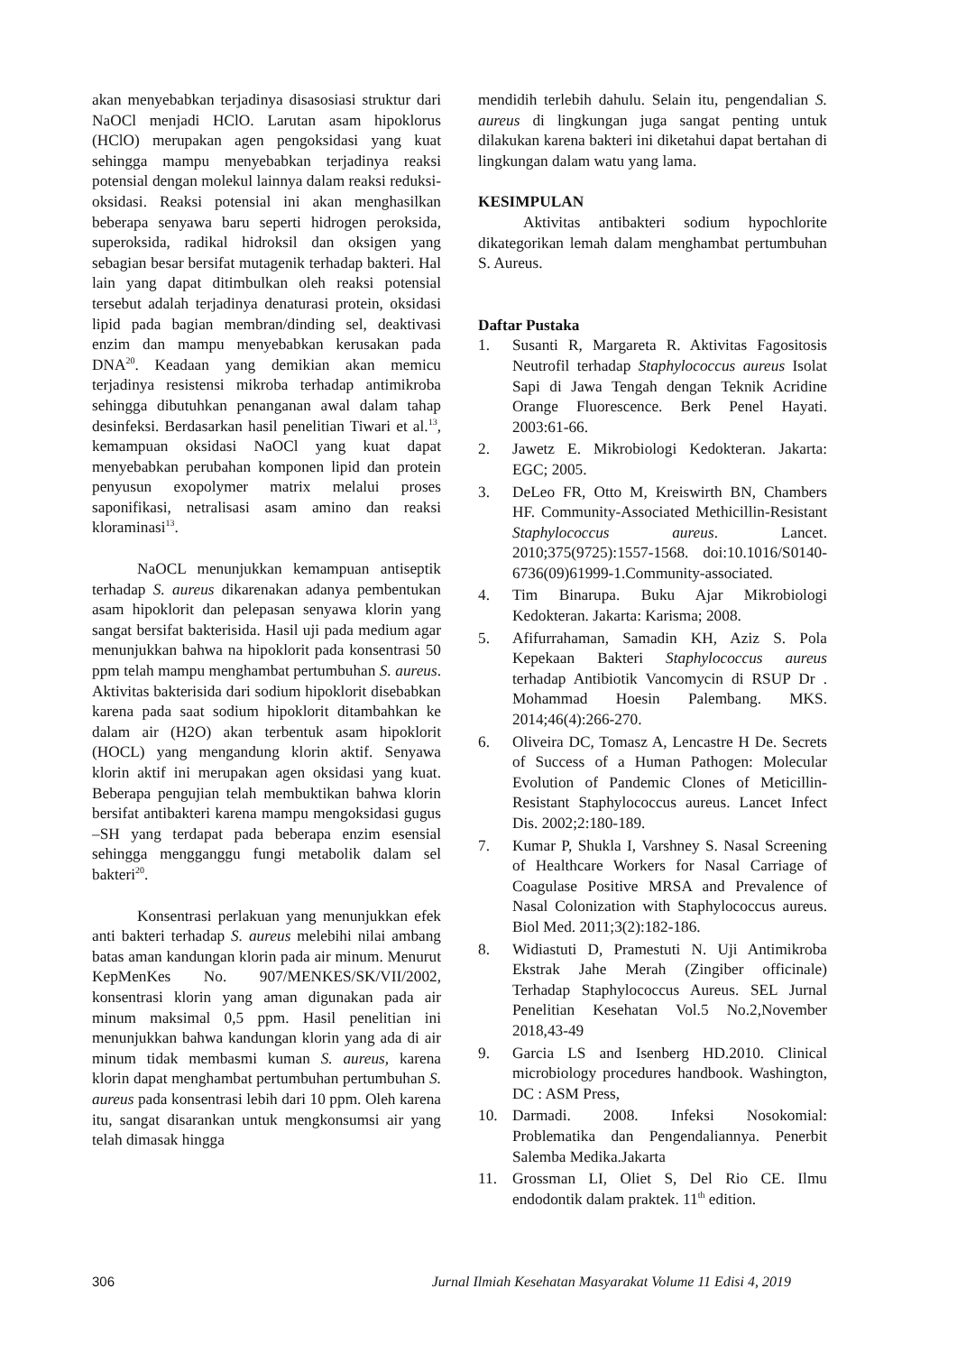akan menyebabkan terjadinya disasosiasi struktur dari NaOCl menjadi HClO. Larutan asam hipoklorus (HClO) merupakan agen pengoksidasi yang kuat sehingga mampu menyebabkan terjadinya reaksi potensial dengan molekul lainnya dalam reaksi reduksi-oksidasi. Reaksi potensial ini akan menghasilkan beberapa senyawa baru seperti hidrogen peroksida, superoksida, radikal hidroksil dan oksigen yang sebagian besar bersifat mutagenik terhadap bakteri. Hal lain yang dapat ditimbulkan oleh reaksi potensial tersebut adalah terjadinya denaturasi protein, oksidasi lipid pada bagian membran/dinding sel, deaktivasi enzim dan mampu menyebabkan kerusakan pada DNA<sup>20</sup>. Keadaan yang demikian akan memicu terjadinya resistensi mikroba terhadap antimikroba sehingga dibutuhkan penanganan awal dalam tahap desinfeksi. Berdasarkan hasil penelitian Tiwari et al.<sup>13</sup>, kemampuan oksidasi NaOCl yang kuat dapat menyebabkan perubahan komponen lipid dan protein penyusun exopolymer matrix melalui proses saponifikasi, netralisasi asam amino dan reaksi kloraminasi<sup>13</sup>.
NaOCL menunjukkan kemampuan antiseptik terhadap S. aureus dikarenakan adanya pembentukan asam hipoklorit dan pelepasan senyawa klorin yang sangat bersifat bakterisida. Hasil uji pada medium agar menunjukkan bahwa na hipoklorit pada konsentrasi 50 ppm telah mampu menghambat pertumbuhan S. aureus. Aktivitas bakterisida dari sodium hipoklorit disebabkan karena pada saat sodium hipoklorit ditambahkan ke dalam air (H2O) akan terbentuk asam hipoklorit (HOCL) yang mengandung klorin aktif. Senyawa klorin aktif ini merupakan agen oksidasi yang kuat. Beberapa pengujian telah membuktikan bahwa klorin bersifat antibakteri karena mampu mengoksidasi gugus –SH yang terdapat pada beberapa enzim esensial sehingga mengganggu fungi metabolik dalam sel bakteri<sup>20</sup>.
Konsentrasi perlakuan yang menunjukkan efek anti bakteri terhadap S. aureus melebihi nilai ambang batas aman kandungan klorin pada air minum. Menurut KepMenKes No. 907/MENKES/SK/VII/2002, konsentrasi klorin yang aman digunakan pada air minum maksimal 0,5 ppm. Hasil penelitian ini menunjukkan bahwa kandungan klorin yang ada di air minum tidak membasmi kuman S. aureus, karena klorin dapat menghambat pertumbuhan pertumbuhan S. aureus pada konsentrasi lebih dari 10 ppm. Oleh karena itu, sangat disarankan untuk mengkonsumsi air yang telah dimasak hingga
mendidih terlebih dahulu. Selain itu, pengendalian S. aureus di lingkungan juga sangat penting untuk dilakukan karena bakteri ini diketahui dapat bertahan di lingkungan dalam watu yang lama.
KESIMPULAN
Aktivitas antibakteri sodium hypochlorite dikategorikan lemah dalam menghambat pertumbuhan S. Aureus.
Daftar Pustaka
1. Susanti R, Margareta R. Aktivitas Fagositosis Neutrofil terhadap Staphylococcus aureus Isolat Sapi di Jawa Tengah dengan Teknik Acridine Orange Fluorescence. Berk Penel Hayati. 2003:61-66.
2. Jawetz E. Mikrobiologi Kedokteran. Jakarta: EGC; 2005.
3. DeLeo FR, Otto M, Kreiswirth BN, Chambers HF. Community-Associated Methicillin-Resistant Staphylococcus aureus. Lancet. 2010;375(9725):1557-1568. doi:10.1016/S0140-6736(09)61999-1.Community-associated.
4. Tim Binarupa. Buku Ajar Mikrobiologi Kedokteran. Jakarta: Karisma; 2008.
5. Afifurrahaman, Samadin KH, Aziz S. Pola Kepekaan Bakteri Staphylococcus aureus terhadap Antibiotik Vancomycin di RSUP Dr . Mohammad Hoesin Palembang. MKS. 2014;46(4):266-270.
6. Oliveira DC, Tomasz A, Lencastre H De. Secrets of Success of a Human Pathogen: Molecular Evolution of Pandemic Clones of Meticillin- Resistant Staphylococcus aureus. Lancet Infect Dis. 2002;2:180-189.
7. Kumar P, Shukla I, Varshney S. Nasal Screening of Healthcare Workers for Nasal Carriage of Coagulase Positive MRSA and Prevalence of Nasal Colonization with Staphylococcus aureus. Biol Med. 2011;3(2):182-186.
8. Widiastuti D, Pramestuti N. Uji Antimikroba Ekstrak Jahe Merah (Zingiber officinale) Terhadap Staphylococcus Aureus. SEL Jurnal Penelitian Kesehatan Vol.5 No.2,November 2018,43-49
9. Garcia LS and Isenberg HD.2010. Clinical microbiology procedures handbook. Washington, DC : ASM Press,
10. Darmadi. 2008. Infeksi Nosokomial: Problematika dan Pengendaliannya. Penerbit Salemba Medika.Jakarta
11. Grossman LI, Oliet S, Del Rio CE. Ilmu endodontik dalam praktek. 11<sup>th</sup> edition.
306 Jurnal Ilmiah Kesehatan Masyarakat Volume 11 Edisi 4, 2019